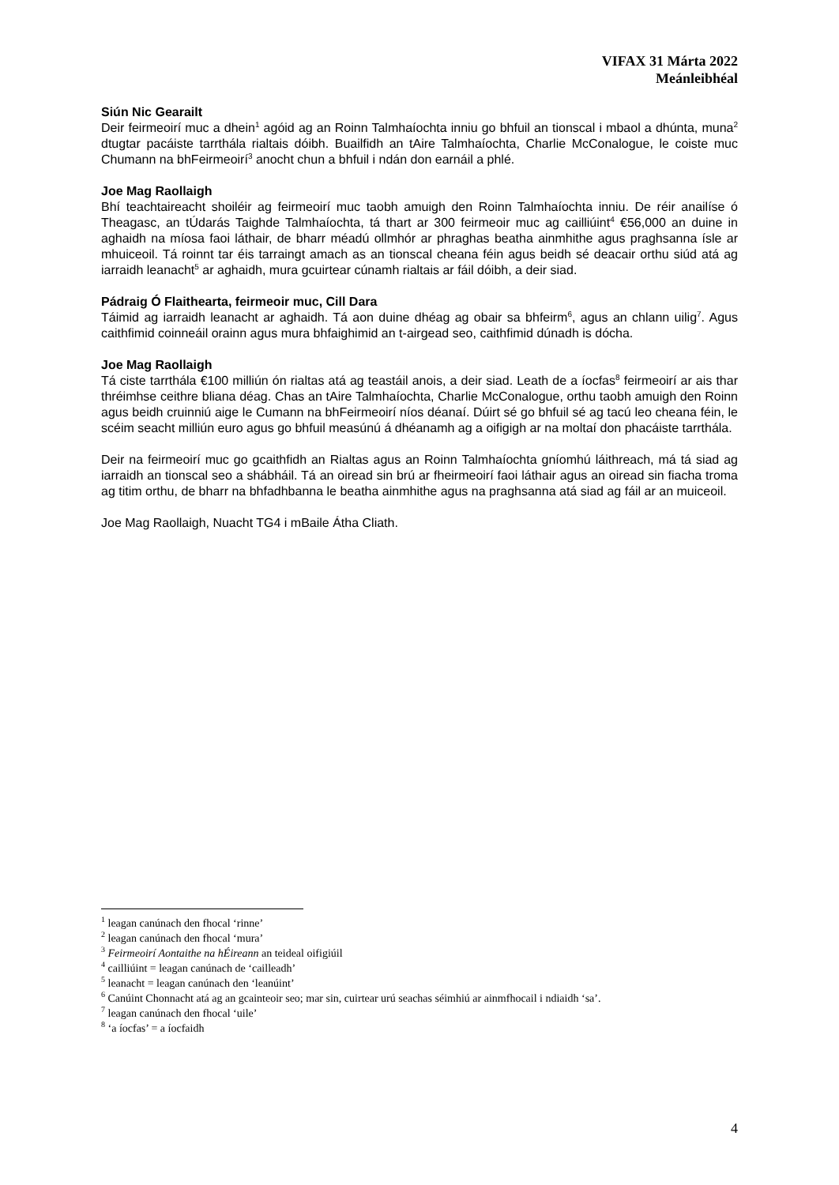VIFAX 31 Márta 2022
Meánleibhéal
Siún Nic Gearailt
Deir feirmeoirí muc a dhein<sup>1</sup> agóid ag an Roinn Talmhaíochta inniu go bhfuil an tionscal i mbaol a dhúnta, muna<sup>2</sup> dtugtar pacáiste tarrthála rialtais dóibh. Buailfidh an tAire Talmhaíochta, Charlie McConalogue, le coiste muc Chumann na bhFeirmeoirí<sup>3</sup> anocht chun a bhfuil i ndán don earnáil a phlé.
Joe Mag Raollaigh
Bhí teachtaireacht shoiléir ag feirmeoirí muc taobh amuigh den Roinn Talmhaíochta inniu. De réir anailíse ó Theagasc, an tÚdarás Taighde Talmhaíochta, tá thart ar 300 feirmeoir muc ag cailliúint<sup>4</sup> €56,000 an duine in aghaidh na míosa faoi láthair, de bharr méadú ollmhór ar phraghas beatha ainmhithe agus praghsanna ísle ar mhuiceoil. Tá roinnt tar éis tarraingt amach as an tionscal cheana féin agus beidh sé deacair orthu siúd atá ag iarraidh leanacht<sup>5</sup> ar aghaidh, mura gcuirtear cúnamh rialtais ar fáil dóibh, a deir siad.
Pádraig Ó Flaithearta, feirmeoir muc, Cill Dara
Táimid ag iarraidh leanacht ar aghaidh. Tá aon duine dhéag ag obair sa bhfeirm<sup>6</sup>, agus an chlann uilig<sup>7</sup>. Agus caithfimid coinneáil orainn agus mura bhfaighimid an t-airgead seo, caithfimid dúnadh is dócha.
Joe Mag Raollaigh
Tá ciste tarrthála €100 milliún ón rialtas atá ag teastáil anois, a deir siad. Leath de a íocfas<sup>8</sup> feirmeoirí ar ais thar thréimhse ceithre bliana déag. Chas an tAire Talmhaíochta, Charlie McConalogue, orthu taobh amuigh den Roinn agus beidh cruinniú aige le Cumann na bhFeirmeoirí níos déanaí. Dúirt sé go bhfuil sé ag tacú leo cheana féin, le scéim seacht milliún euro agus go bhfuil measúnú á dhéanamh ag a oifigigh ar na moltaí don phacáiste tarrthála.
Deir na feirmeoirí muc go gcaithfidh an Rialtas agus an Roinn Talmhaíochta gníomhú láithreach, má tá siad ag iarraidh an tionscal seo a shábháil. Tá an oiread sin brú ar fheirmeoirí faoi láthair agus an oiread sin fiacha troma ag titim orthu, de bharr na bhfadhbanna le beatha ainmhithe agus na praghsanna atá siad ag fáil ar an muiceoil.
Joe Mag Raollaigh, Nuacht TG4 i mBaile Átha Cliath.
<sup>1</sup> leagan canúnach den fhocal ‘rinne’
<sup>2</sup> leagan canúnach den fhocal ‘mura’
<sup>3</sup> Feirmeoirí Aontaithe na hÉireann an teideal oifigiúil
<sup>4</sup> cailliúint = leagan canúnach de ‘cailleadh’
<sup>5</sup> leanacht = leagan canúnach den ‘leanúint’
<sup>6</sup> Canúint Chonnacht atá ag an gcainteoir seo; mar sin, cuirtear urú seachas séimhiú ar ainmfhocail i ndiaidh ‘sa’.
<sup>7</sup> leagan canúnach den fhocal ‘uile’
<sup>8</sup> ‘a íocfas’ = a íocfaidh
4